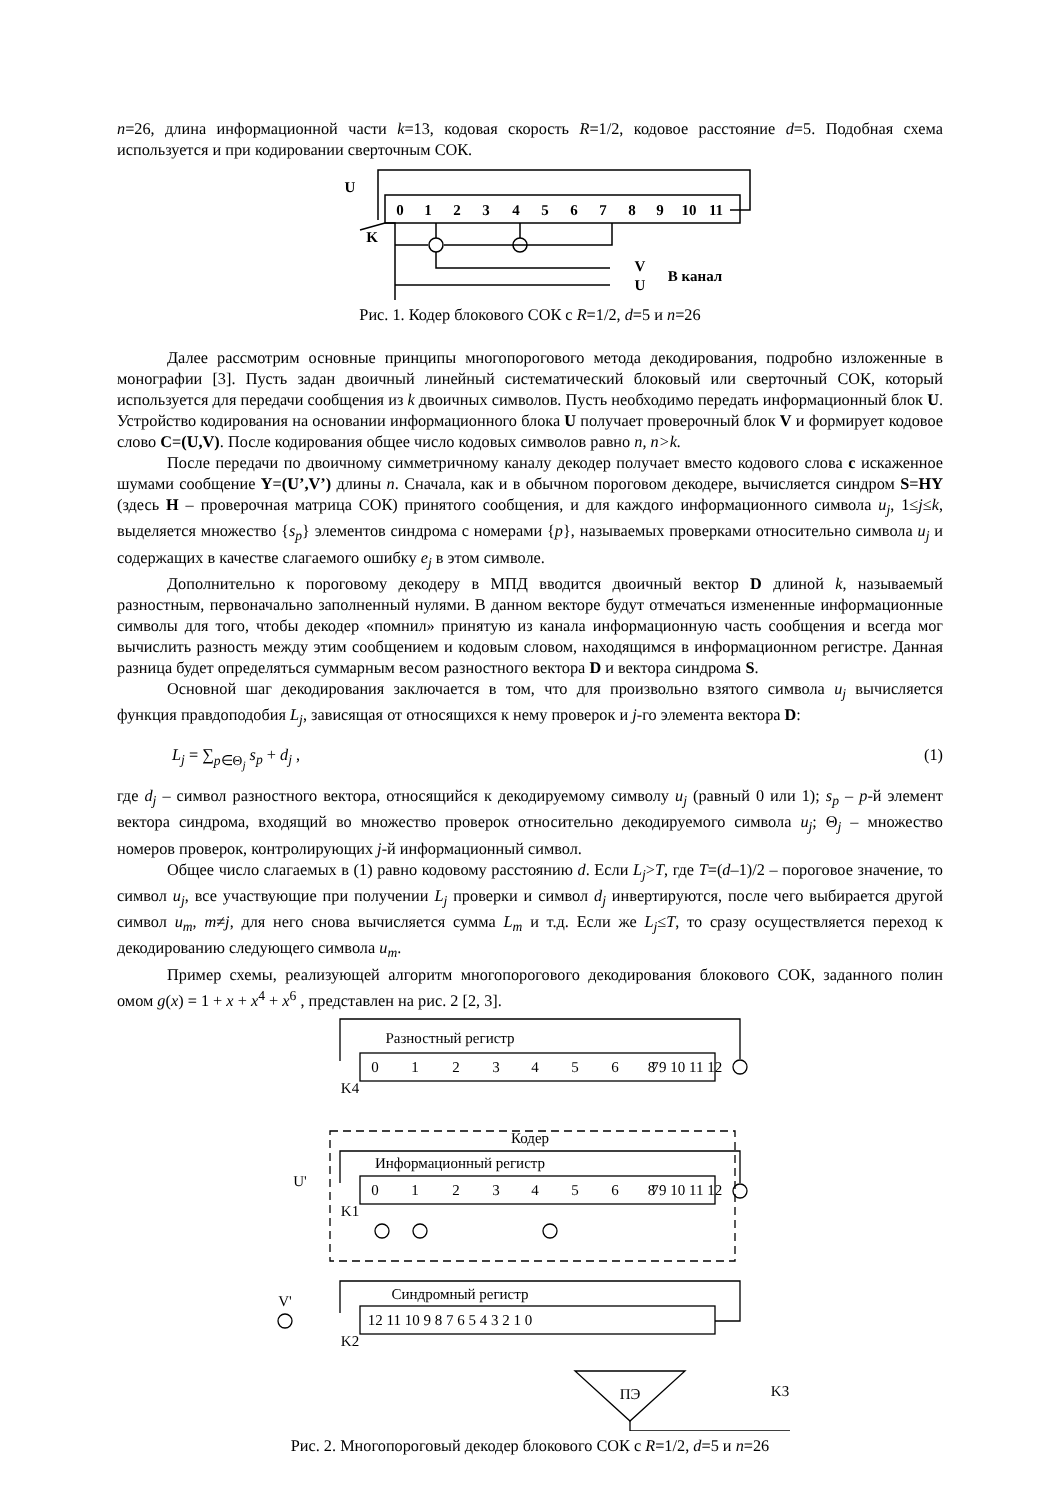n=26, длина информационной части k=13, кодовая скорость R=1/2, кодовое расстояние d=5. Подобная схема используется и при кодировании сверточным СОК.
0
1
2
3
4
5
6
7
8
9
10
11
U
K
V
U
В канал
Рис. 1. Кодер блокового СОК с R=1/2, d=5 и n=26
Далее рассмотрим основные принципы многопорогового метода декодирования, подробно изложенные в монографии [3]. Пусть задан двоичный линейный систематический блоковый или сверточный СОК, который используется для передачи сообщения из k двоичных символов. Пусть необходимо передать информационный блок U. Устройство кодирования на основании информационного блока U получает проверочный блок V и формирует кодовое слово C=(U,V). После кодирования общее число кодовых символов равно n, n>k.
После передачи по двоичному симметричному каналу декодер получает вместо кодового слова c искаженное шумами сообщение Y=(U’,V’) длины n. Сначала, как и в обычном пороговом декодере, вычисляется синдром S=HY (здесь H – проверочная матрица СОК) принятого сообщения, и для каждого информационного символа u<sub>j</sub>, 1≤j≤k, выделяется множество {s<sub>p</sub>} элементов синдрома с номерами {p}, называемых проверками относительно символа u<sub>j</sub> и содержащих в качестве слагаемого ошибку e<sub>j</sub> в этом символе.
Дополнительно к пороговому декодеру в МПД вводится двоичный вектор D длиной k, называемый разностным, первоначально заполненный нулями. В данном векторе будут отмечаться измененные информационные символы для того, чтобы декодер «помнил» принятую из канала информационную часть сообщения и всегда мог вычислить разность между этим сообщением и кодовым словом, находящимся в информационном регистре. Данная разница будет определяться суммарным весом разностного вектора D и вектора синдрома S.
Основной шаг декодирования заключается в том, что для произвольно взятого символа u<sub>j</sub> вычисляется функция правдоподобия L<sub>j</sub>, зависящая от относящихся к нему проверок и j-го элемента вектора D:
L<sub>j</sub> = ∑<sub>p∈Θ<sub>j</sub></sub> s<sub>p</sub> + d<sub>j</sub> , (1)
где d<sub>j</sub> – символ разностного вектора, относящийся к декодируемому символу u<sub>j</sub> (равный 0 или 1); s<sub>p</sub> – p-й элемент вектора синдрома, входящий во множество проверок относительно декодируемого символа u<sub>j</sub>; Θ<sub>j</sub> – множество номеров проверок, контролирующих j-й информационный символ.
Общее число слагаемых в (1) равно кодовому расстоянию d. Если L<sub>j</sub>>T, где T=(d–1)/2 – пороговое значение, то символ u<sub>j</sub>, все участвующие при получении L<sub>j</sub> проверки и символ d<sub>j</sub> инвертируются, после чего выбирается другой символ u<sub>m</sub>, m≠j, для него снова вычисляется сумма L<sub>m</sub> и т.д. Если же L<sub>j</sub>≤T, то сразу осуществляется переход к декодированию следующего символа u<sub>m</sub>.
Пример схемы, реализующей алгоритм многопорогового декодирования блокового СОК, заданного полин омом g(x) = 1 + x + x<sup>4</sup> + x<sup>6</sup> , представлен на рис. 2 [2, 3].
Разностный регистр
Кодер
Информационный регистр
Синдромный регистр
0
1
2
3
4
5
6
7
8 9 10 11 12
0
1
2
3
4
5
6
7
8 9 10 11 12
12 11 10 9 8 7 6 5 4 3 2 1 0
U'
V'
K4
K1
K2
K3
ПЭ
Рис. 2. Многопороговый декодер блокового СОК с R=1/2, d=5 и n=26